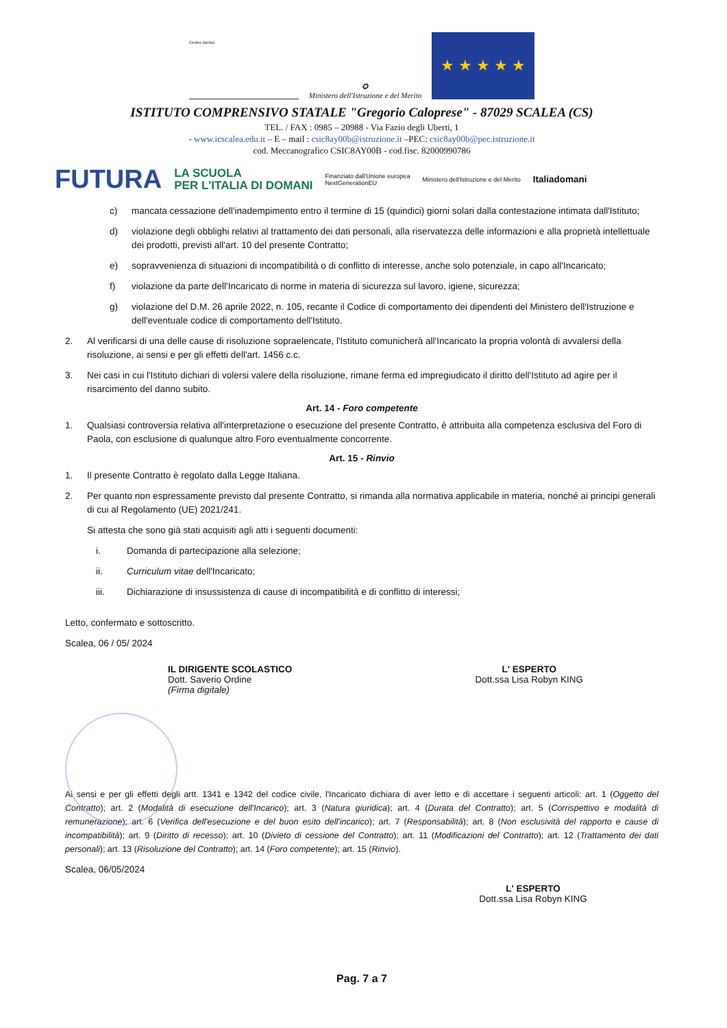Centro storico
✪
Ministero dell'Istruzione e del Merito
★ ★ ★ ★ ★
ISTITUTO COMPRENSIVO STATALE "Gregorio Caloprese" - 87029 SCALEA (CS)
TEL. / FAX : 0985 – 20988 - Via Fazio degli Uberti, 1
- www.icscalea.edu.it – E – mail : csic8ay00b@istruzione.it –PEC: csic8ay00b@pec.istruzione.it
cod. Meccanografico CSIC8AY00B - cod.fisc. 82000990786
FUTURA LA SCUOLA
PER L'ITALIA DI DOMANI Finanziato dall'Unione europea
NextGenerationEU Ministero dell'Istruzione e del Merito Italiadomani
c) mancata cessazione dell'inadempimento entro il termine di 15 (quindici) giorni solari dalla contestazione intimata dall'Istituto;
d) violazione degli obblighi relativi al trattamento dei dati personali, alla riservatezza delle informazioni e alla proprietà intellettuale dei prodotti, previsti all'art. 10 del presente Contratto;
e) sopravvenienza di situazioni di incompatibilità o di conflitto di interesse, anche solo potenziale, in capo all'Incaricato;
f) violazione da parte dell'Incaricato di norme in materia di sicurezza sul lavoro, igiene, sicurezza;
g) violazione del D.M. 26 aprile 2022, n. 105, recante il Codice di comportamento dei dipendenti del Ministero dell'Istruzione e dell'eventuale codice di comportamento dell'Istituto.
2. Al verificarsi di una delle cause di risoluzione sopraelencate, l'Istituto comunicherà all'Incaricato la propria volontà di avvalersi della risoluzione, ai sensi e per gli effetti dell'art. 1456 c.c.
3. Nei casi in cui l'Istituto dichiari di volersi valere della risoluzione, rimane ferma ed impregiudicato il diritto dell'Istituto ad agire per il risarcimento del danno subito.
Art. 14 - Foro competente
1. Qualsiasi controversia relativa all'interpretazione o esecuzione del presente Contratto, è attribuita alla competenza esclusiva del Foro di Paola, con esclusione di qualunque altro Foro eventualmente concorrente.
Art. 15 - Rinvio
1. Il presente Contratto è regolato dalla Legge Italiana.
2. Per quanto non espressamente previsto dal presente Contratto, si rimanda alla normativa applicabile in materia, nonché ai principi generali di cui al Regolamento (UE) 2021/241.
Si attesta che sono già stati acquisiti agli atti i seguenti documenti:
i. Domanda di partecipazione alla selezione;
ii. Curriculum vitae dell'Incaricato;
iii. Dichiarazione di insussistenza di cause di incompatibilità e di conflitto di interessi;
Letto, confermato e sottoscritto.
Scalea, 06 / 05/ 2024
IL DIRIGENTE SCOLASTICO
Dott. Saverio Ordine
(Firma digitale)
L' ESPERTO
Dott.ssa Lisa Robyn KING
Ai sensi e per gli effetti degli artt. 1341 e 1342 del codice civile, l'Incaricato dichiara di aver letto e di accettare i seguenti articoli: art. 1 (Oggetto del Contratto); art. 2 (Modalità di esecuzione dell'Incarico); art. 3 (Natura giuridica); art. 4 (Durata del Contratto); art. 5 (Corrispettivo e modalità di remunerazione); art. 6 (Verifica dell'esecuzione e del buon esito dell'incarico); art. 7 (Responsabilità); art. 8 (Non esclusività del rapporto e cause di incompatibilità); art. 9 (Diritto di recesso); art. 10 (Divieto di cessione del Contratto); art. 11 (Modificazioni del Contratto); art. 12 (Trattamento dei dati personali); art. 13 (Risoluzione del Contratto); art. 14 (Foro competente); art. 15 (Rinvio).
Scalea, 06/05/2024
L' ESPERTO
Dott.ssa Lisa Robyn KING
Pag. 7 a 7